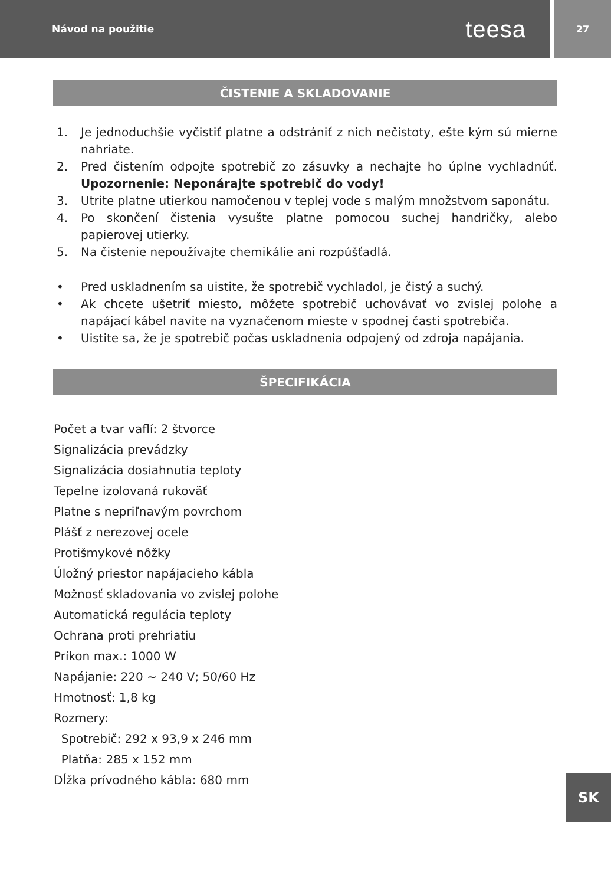Návod na použitie teesa
27
ČISTENIE A SKLADOVANIE
1. Je jednoduchšie vyčistiť platne a odstrániť z nich nečistoty, ešte kým sú mierne nahriate.
2. Pred čistením odpojte spotrebič zo zásuvky a nechajte ho úplne vychladnúť. Upozornenie: Neponárajte spotrebič do vody!
3. Utrite platne utierkou namočenou v teplej vode s malým množstvom saponátu.
4. Po skončení čistenia vysušte platne pomocou suchej handričky, alebo papierovej utierky.
5. Na čistenie nepoužívajte chemikálie ani rozpúšťadlá.
• Pred uskladnením sa uistite, že spotrebič vychladol, je čistý a suchý.
• Ak chcete ušetriť miesto, môžete spotrebič uchovávať vo zvislej polohe a napájací kábel navite na vyznačenom mieste v spodnej časti spotrebiča.
• Uistite sa, že je spotrebič počas uskladnenia odpojený od zdroja napájania.
ŠPECIFIKÁCIA
Počet a tvar vaflí: 2 štvorce
Signalizácia prevádzky
Signalizácia dosiahnutia teploty
Tepelne izolovaná rukoväť
Platne s nepriľnavým povrchom
Plášť z nerezovej ocele
Protišmykové nôžky
Úložný priestor napájacieho kábla
Možnosť skladovania vo zvislej polohe
Automatická regulácia teploty
Ochrana proti prehriatiu
Príkon max.: 1000 W
Napájanie: 220 ~ 240 V; 50/60 Hz
Hmotnosť: 1,8 kg
Rozmery:
Spotrebič: 292 x 93,9 x 246 mm
Platňa: 285 x 152 mm
Dĺžka prívodného kábla: 680 mm
SK